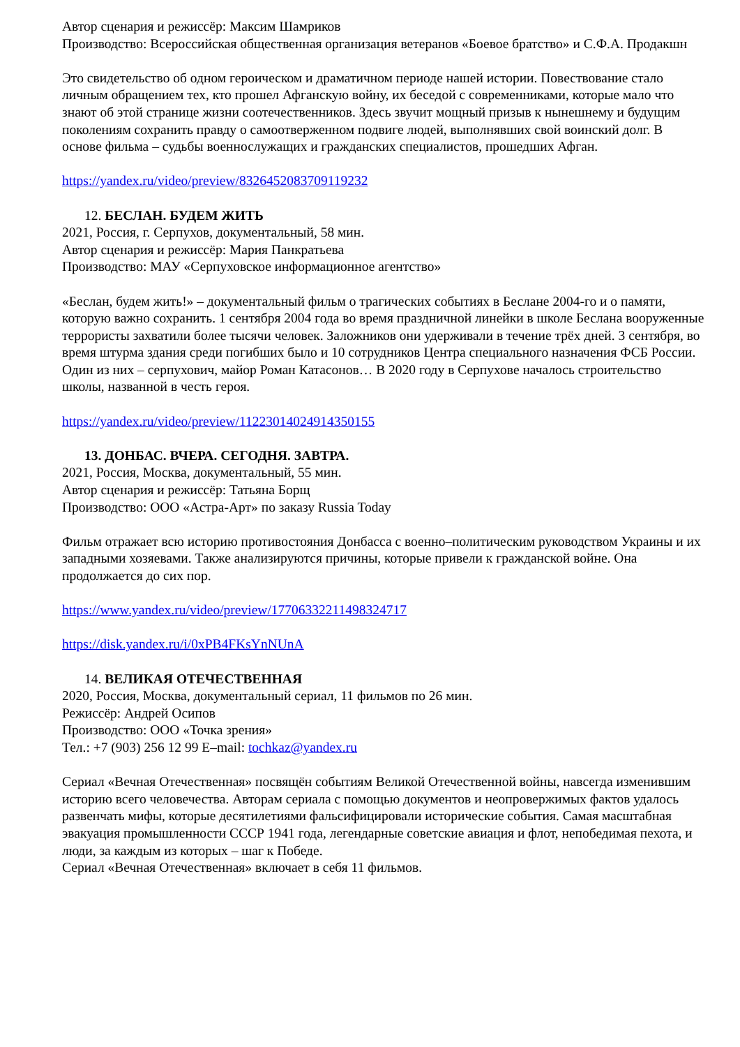Автор сценария и режиссёр: Максим Шамриков
Производство: Всероссийская общественная организация ветеранов «Боевое братство» и С.Ф.А. Продакшн
Это свидетельство об одном героическом и драматичном периоде нашей истории. Повествование стало личным обращением тех, кто прошел Афганскую войну, их беседой с современниками, которые мало что знают об этой странице жизни соотечественников. Здесь звучит мощный призыв к нынешнему и будущим поколениям сохранить правду о самоотверженном подвиге людей, выполнявших свой воинский долг. В основе фильма – судьбы военнослужащих и гражданских специалистов, прошедших Афган.
https://yandex.ru/video/preview/8326452083709119232
12. БЕСЛАН. БУДЕМ ЖИТЬ
2021, Россия, г. Серпухов, документальный, 58 мин.
Автор сценария и режиссёр: Мария Панкратьева
Производство: МАУ «Серпуховское информационное агентство»
«Беслан, будем жить!» – документальный фильм о трагических событиях в Беслане 2004-го и о памяти, которую важно сохранить. 1 сентября 2004 года во время праздничной линейки в школе Беслана вооруженные террористы захватили более тысячи человек. Заложников они удерживали в течение трёх дней. 3 сентября, во время штурма здания среди погибших было и 10 сотрудников Центра специального назначения ФСБ России. Один из них – серпухович, майор Роман Катасонов… В 2020 году в Серпухове началось строительство школы, названной в честь героя.
https://yandex.ru/video/preview/11223014024914350155
13. ДОНБАС. ВЧЕРА. СЕГОДНЯ. ЗАВТРА.
2021, Россия, Москва, документальный, 55 мин.
Автор сценария и режиссёр: Татьяна Борщ
Производство: ООО «Астра-Арт» по заказу Russia Today
Фильм отражает всю историю противостояния Донбасса с военно–политическим руководством Украины и их западными хозяевами. Также анализируются причины, которые привели к гражданской войне. Она продолжается до сих пор.
https://www.yandex.ru/video/preview/17706332211498324717
https://disk.yandex.ru/i/0xPB4FKsYnNUnA
14. ВЕЛИКАЯ ОТЕЧЕСТВЕННАЯ
2020, Россия, Москва, документальный сериал, 11 фильмов по 26 мин.
Режиссёр: Андрей Осипов
Производство: ООО «Точка зрения»
Тел.: +7 (903) 256 12 99 E–mail: tochkaz@yandex.ru
Сериал «Вечная Отечественная» посвящён событиям Великой Отечественной войны, навсегда изменившим историю всего человечества. Авторам сериала с помощью документов и неопровержимых фактов удалось развенчать мифы, которые десятилетиями фальсифицировали исторические события. Самая масштабная эвакуация промышленности СССР 1941 года, легендарные советские авиация и флот, непобедимая пехота, и люди, за каждым из которых – шаг к Победе.
Сериал «Вечная Отечественная» включает в себя 11 фильмов.